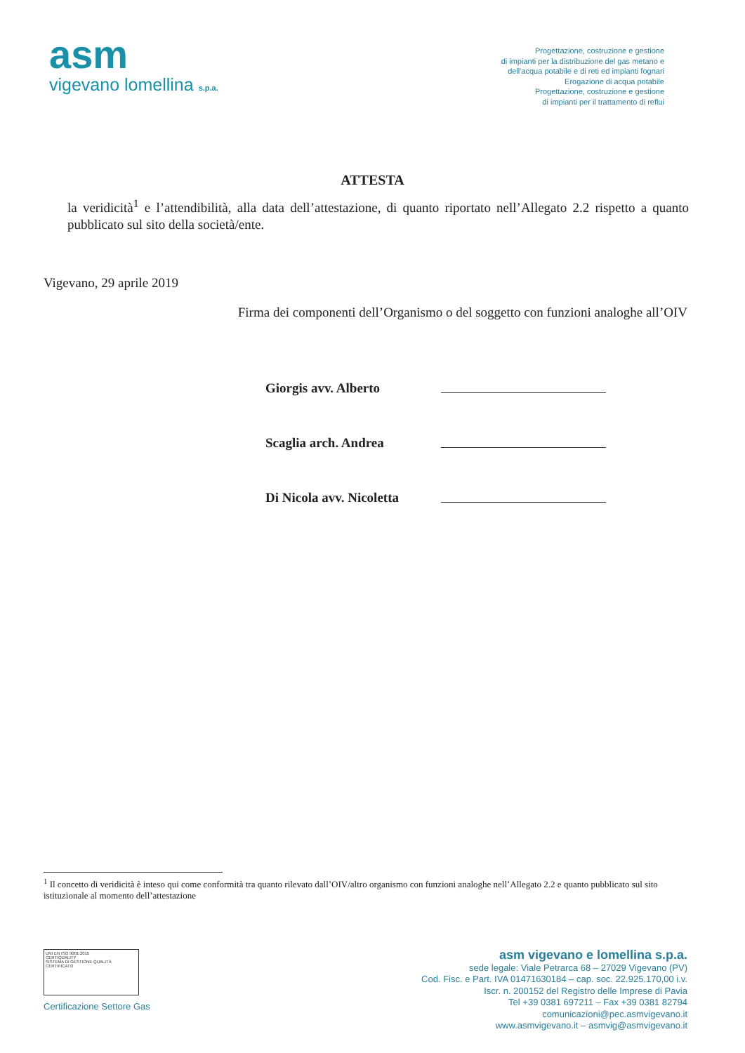asm
vigevano lomellina s.p.a.
Progettazione, costruzione e gestione
di impianti per la distribuzione del gas metano e
dell'acqua potabile e di reti ed impianti fognari
Erogazione di acqua potabile
Progettazione, costruzione e gestione
di impianti per il trattamento di reflui
ATTESTA
la veridicità<sup>1</sup> e l’attendibilità, alla data dell’attestazione, di quanto riportato nell’Allegato 2.2 rispetto a quanto pubblicato sul sito della società/ente.
Vigevano, 29 aprile 2019
Firma dei componenti dell’Organismo o del soggetto con funzioni analoghe all’OIV
Giorgis avv. Alberto
Scaglia arch. Andrea
Di Nicola avv. Nicoletta
<sup>1</sup> Il concetto di veridicità è inteso qui come conformità tra quanto rilevato dall’OIV/altro organismo con funzioni analoghe nell’Allegato 2.2 e quanto pubblicato sul sito istituzionale al momento dell’attestazione
UNI EN ISO 9001:2015
CERTIQUALITY
SISTEMA DI GESTIONE QUALITÀ CERTIFICATO
Certificazione Settore Gas
asm vigevano e lomellina s.p.a.
sede legale: Viale Petrarca 68 – 27029 Vigevano (PV)
Cod. Fisc. e Part. IVA 01471630184 – cap. soc. 22.925.170,00 i.v.
Iscr. n. 200152 del Registro delle Imprese di Pavia
Tel +39 0381 697211 – Fax +39 0381 82794
comunicazioni@pec.asmvigevano.it
www.asmvigevano.it – asmvig@asmvigevano.it